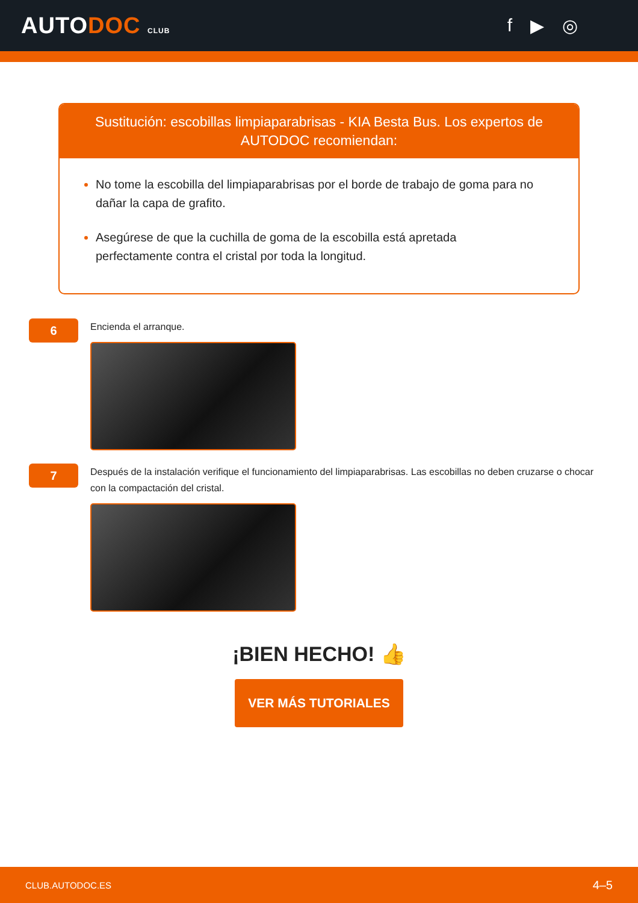AUTODOC CLUB
f ▶ ◎
Sustitución: escobillas limpiaparabrisas - KIA Besta Bus. Los expertos de AUTODOC recomiendan:
No tome la escobilla del limpiaparabrisas por el borde de trabajo de goma para no dañar la capa de grafito.
Asegúrese de que la cuchilla de goma de la escobilla está apretada perfectamente contra el cristal por toda la longitud.
6
Encienda el arranque.
7
Después de la instalación verifique el funcionamiento del limpiaparabrisas. Las escobillas no deben cruzarse o chocar con la compactación del cristal.
¡BIEN HECHO! 👍
VER MÁS TUTORIALES
CLUB.AUTODOC.ES 4–5